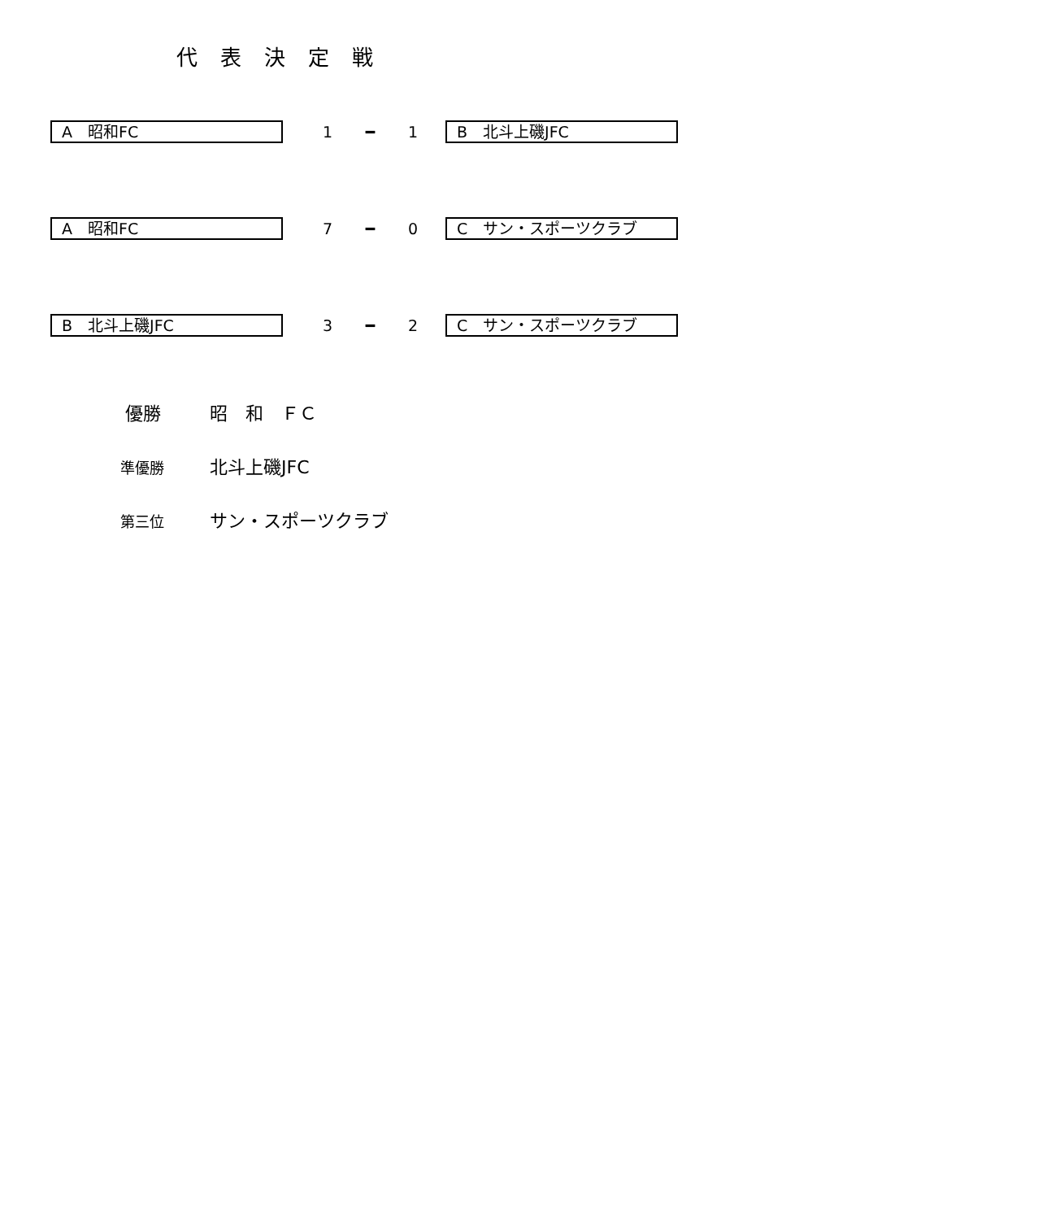代表決定戦
A　昭和FC
1 ━ 1
B　北斗上磯JFC
A　昭和FC
7 ━ 0
C　サン・スポーツクラブ
B　北斗上磯JFC
3 ━ 2
C　サン・スポーツクラブ
優勝 昭　和　ＦＣ
準優勝 北斗上磯JFC
第三位 サン・スポーツクラブ